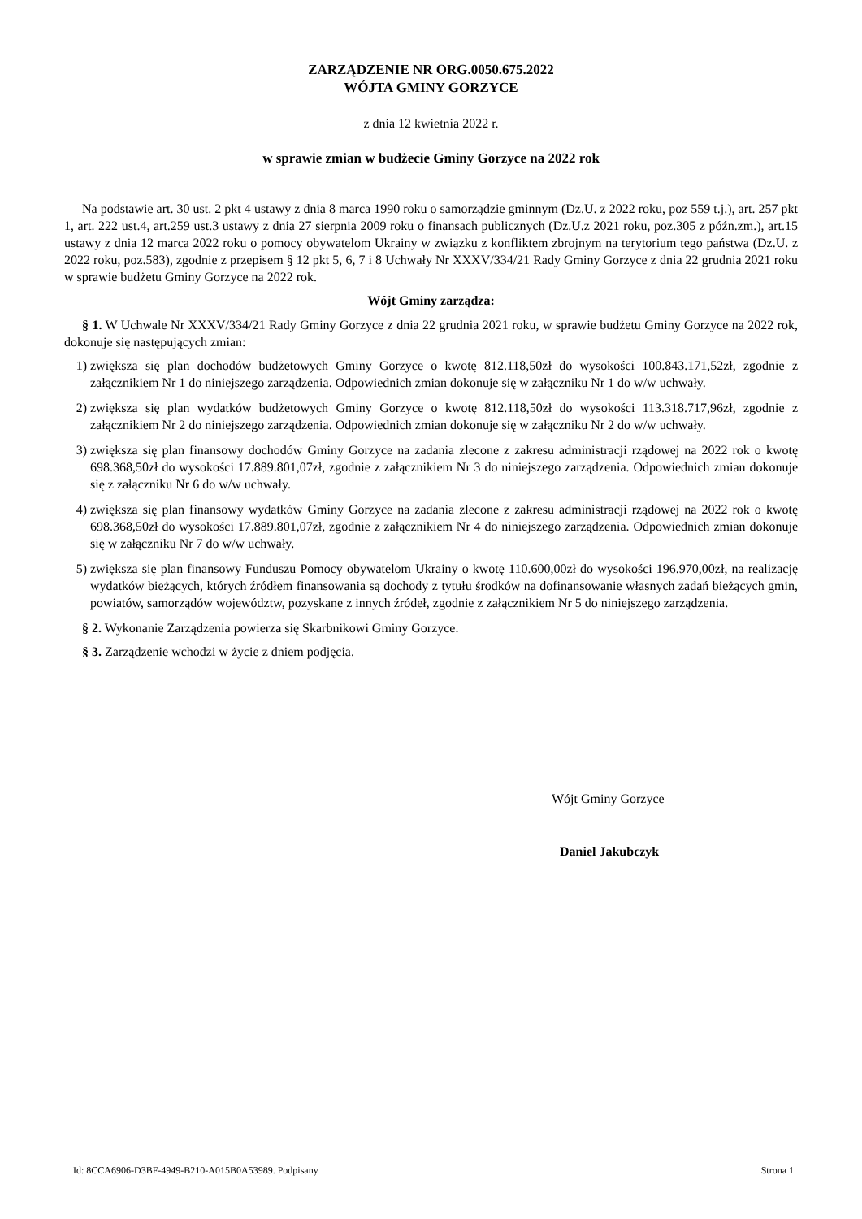ZARZĄDZENIE NR ORG.0050.675.2022
WÓJTA GMINY GORZYCE
z dnia 12 kwietnia 2022 r.
w sprawie zmian w budżecie Gminy Gorzyce na 2022 rok
Na podstawie art. 30 ust. 2 pkt 4 ustawy z dnia 8 marca 1990 roku o samorządzie gminnym (Dz.U. z 2022 roku, poz 559 t.j.), art. 257 pkt 1, art. 222 ust.4, art.259 ust.3 ustawy z dnia 27 sierpnia 2009 roku o finansach publicznych (Dz.U.z 2021 roku, poz.305 z późn.zm.), art.15 ustawy z dnia 12 marca 2022 roku o pomocy obywatelom Ukrainy w związku z konfliktem zbrojnym na terytorium tego państwa (Dz.U. z 2022 roku, poz.583), zgodnie z przepisem § 12 pkt 5, 6, 7 i 8 Uchwały Nr XXXV/334/21 Rady Gminy Gorzyce z dnia 22 grudnia 2021 roku w sprawie budżetu Gminy Gorzyce na 2022 rok.
Wójt Gminy zarządza:
§ 1. W Uchwale Nr XXXV/334/21 Rady Gminy Gorzyce z dnia 22 grudnia 2021 roku, w sprawie budżetu Gminy Gorzyce na 2022 rok, dokonuje się następujących zmian:
1) zwiększa się plan dochodów budżetowych Gminy Gorzyce o kwotę 812.118,50zł do wysokości 100.843.171,52zł, zgodnie z załącznikiem Nr 1 do niniejszego zarządzenia. Odpowiednich zmian dokonuje się w załączniku Nr 1 do w/w uchwały.
2) zwiększa się plan wydatków budżetowych Gminy Gorzyce o kwotę 812.118,50zł do wysokości 113.318.717,96zł, zgodnie z załącznikiem Nr 2 do niniejszego zarządzenia. Odpowiednich zmian dokonuje się w załączniku Nr 2 do w/w uchwały.
3) zwiększa się plan finansowy dochodów Gminy Gorzyce na zadania zlecone z zakresu administracji rządowej na 2022 rok o kwotę 698.368,50zł do wysokości 17.889.801,07zł, zgodnie z załącznikiem Nr 3 do niniejszego zarządzenia. Odpowiednich zmian dokonuje się z załączniku Nr 6 do w/w uchwały.
4) zwiększa się plan finansowy wydatków Gminy Gorzyce na zadania zlecone z zakresu administracji rządowej na 2022 rok o kwotę 698.368,50zł do wysokości 17.889.801,07zł, zgodnie z załącznikiem Nr 4 do niniejszego zarządzenia. Odpowiednich zmian dokonuje się w załączniku Nr 7 do w/w uchwały.
5) zwiększa się plan finansowy Funduszu Pomocy obywatelom Ukrainy o kwotę 110.600,00zł do wysokości 196.970,00zł, na realizację wydatków bieżących, których źródłem finansowania są dochody z tytułu środków na dofinansowanie własnych zadań bieżących gmin, powiatów, samorządów województw, pozyskane z innych źródeł, zgodnie z załącznikiem Nr 5 do niniejszego zarządzenia.
§ 2. Wykonanie Zarządzenia powierza się Skarbnikowi Gminy Gorzyce.
§ 3. Zarządzenie wchodzi w życie z dniem podjęcia.
Wójt Gminy Gorzyce
Daniel Jakubczyk
Id: 8CCA6906-D3BF-4949-B210-A015B0A53989. Podpisany Strona 1